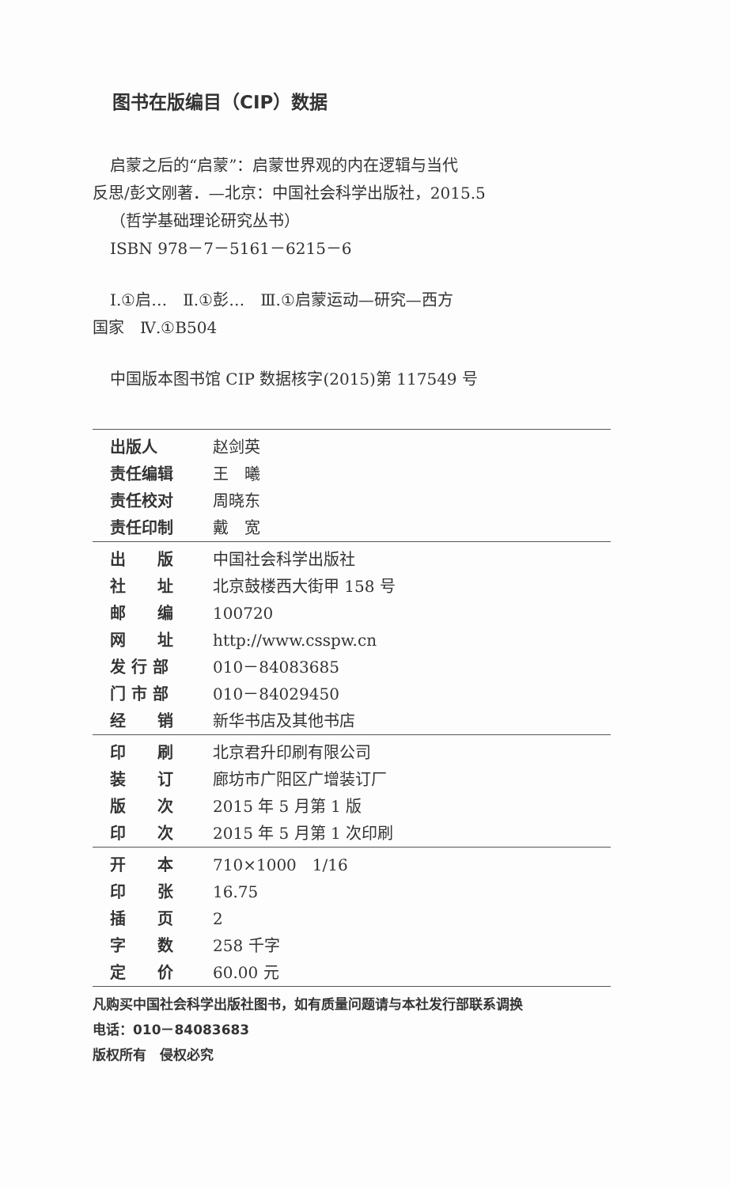图书在版编目（CIP）数据
启蒙之后的“启蒙”：启蒙世界观的内在逻辑与当代
反思/彭文刚著．—北京：中国社会科学出版社，2015.5
（哲学基础理论研究丛书）
ISBN 978－7－5161－6215－6
Ⅰ.①启…　Ⅱ.①彭…　Ⅲ.①启蒙运动—研究—西方
国家　Ⅳ.①B504
中国版本图书馆 CIP 数据核字(2015)第 117549 号
| 出版人 | 赵剑英 |
| 责任编辑 | 王 曦 |
| 责任校对 | 周晓东 |
| 责任印制 | 戴 宽 |
| 出 版 | 中国社会科学出版社 |
| 社 址 | 北京鼓楼西大街甲 158 号 |
| 邮 编 | 100720 |
| 网 址 | http://www.csspw.cn |
| 发 行 部 | 010－84083685 |
| 门 市 部 | 010－84029450 |
| 经 销 | 新华书店及其他书店 |
| 印 刷 | 北京君升印刷有限公司 |
| 装 订 | 廊坊市广阳区广增装订厂 |
| 版 次 | 2015 年 5 月第 1 版 |
| 印 次 | 2015 年 5 月第 1 次印刷 |
| 开 本 | 710×1000 1/16 |
| 印 张 | 16.75 |
| 插 页 | 2 |
| 字 数 | 258 千字 |
| 定 价 | 60.00 元 |
凡购买中国社会科学出版社图书，如有质量问题请与本社发行部联系调换
电话：010－84083683
版权所有　侵权必究